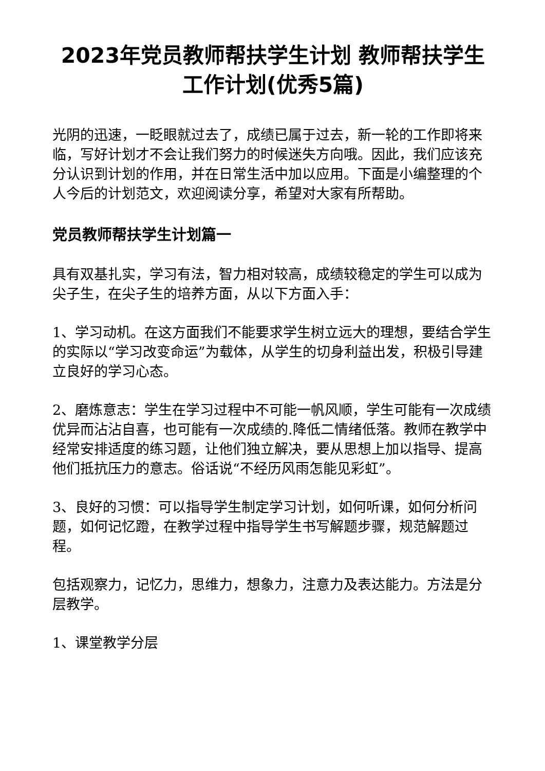2023年党员教师帮扶学生计划 教师帮扶学生工作计划(优秀5篇)
光阴的迅速，一眨眼就过去了，成绩已属于过去，新一轮的工作即将来临，写好计划才不会让我们努力的时候迷失方向哦。因此，我们应该充分认识到计划的作用，并在日常生活中加以应用。下面是小编整理的个人今后的计划范文，欢迎阅读分享，希望对大家有所帮助。
党员教师帮扶学生计划篇一
具有双基扎实，学习有法，智力相对较高，成绩较稳定的学生可以成为尖子生，在尖子生的培养方面，从以下方面入手：
1、学习动机。在这方面我们不能要求学生树立远大的理想，要结合学生的实际以“学习改变命运”为载体，从学生的切身利益出发，积极引导建立良好的学习心态。
2、磨炼意志：学生在学习过程中不可能一帆风顺，学生可能有一次成绩优异而沾沾自喜，也可能有一次成绩的.降低二情绪低落。教师在教学中经常安排适度的练习题，让他们独立解决，要从思想上加以指导、提高他们抵抗压力的意志。俗话说“不经历风雨怎能见彩虹”。
3、良好的习惯：可以指导学生制定学习计划，如何听课，如何分析问题，如何记忆蹬，在教学过程中指导学生书写解题步骤，规范解题过程。
包括观察力，记忆力，思维力，想象力，注意力及表达能力。方法是分层教学。
1、课堂教学分层